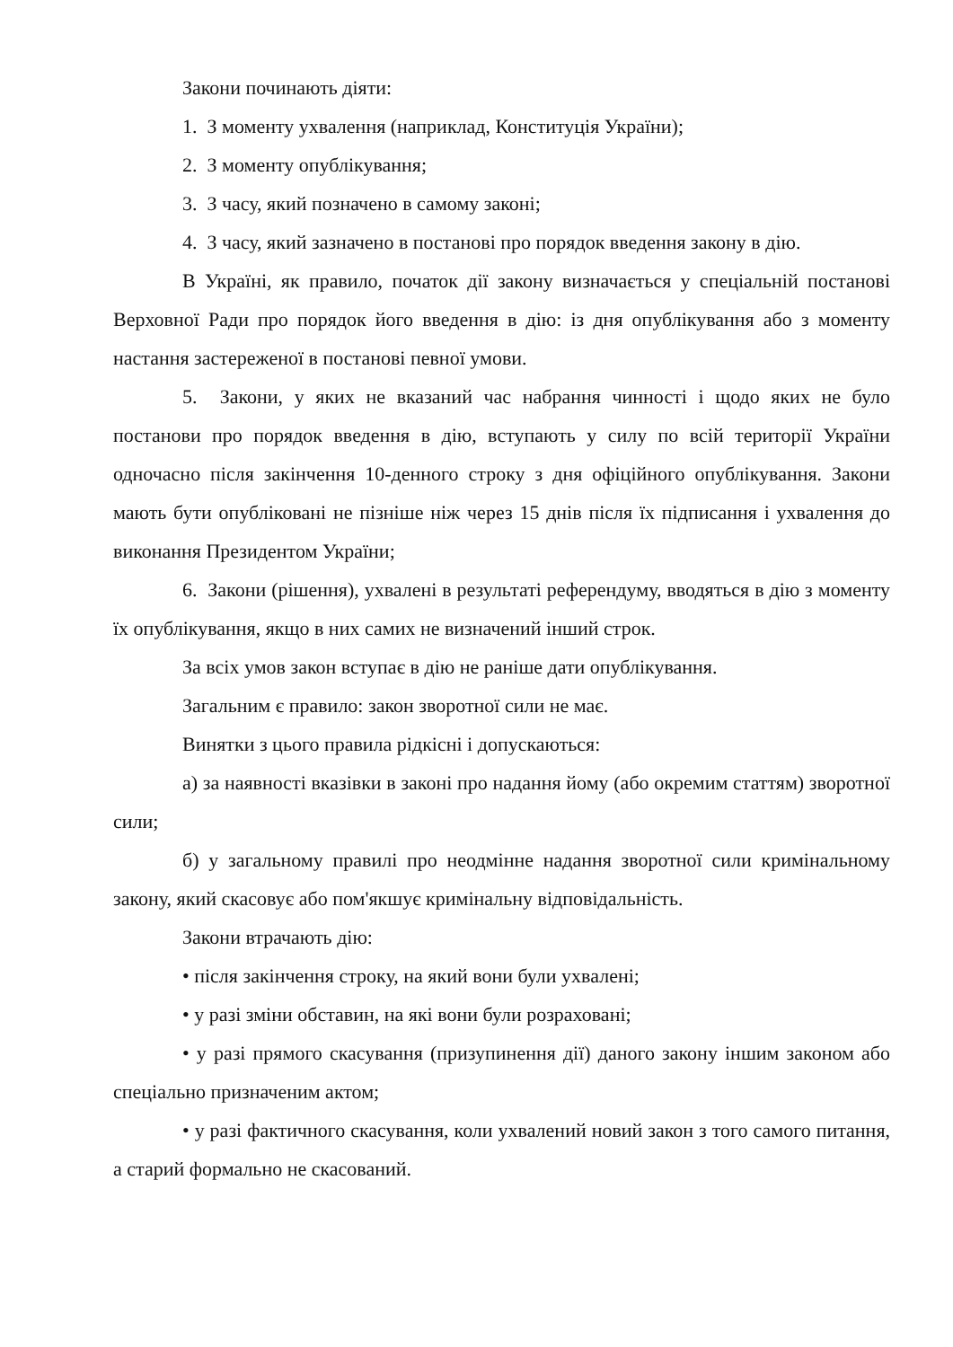Закони починають діяти:
1. З моменту ухвалення (наприклад, Конституція України);
2. З моменту опублікування;
3. З часу, який позначено в самому законі;
4. З часу, який зазначено в постанові про порядок введення закону в дію.
В Україні, як правило, початок дії закону визначається у спеціальній постанові Верховної Ради про порядок його введення в дію: із дня опублікування або з моменту настання застереженої в постанові певної умови.
5. Закони, у яких не вказаний час набрання чинності і щодо яких не було постанови про порядок введення в дію, вступають у силу по всій території України одночасно після закінчення 10-денного строку з дня офіційного опублікування. Закони мають бути опубліковані не пізніше ніж через 15 днів після їх підписання і ухвалення до виконання Президентом України;
6. Закони (рішення), ухвалені в результаті референдуму, вводяться в дію з моменту їх опублікування, якщо в них самих не визначений інший строк.
За всіх умов закон вступає в дію не раніше дати опублікування.
Загальним є правило: закон зворотної сили не має.
Винятки з цього правила рідкісні і допускаються:
а) за наявності вказівки в законі про надання йому (або окремим статтям) зворотної сили;
б) у загальному правилі про неодмінне надання зворотної сили кримінальному закону, який скасовує або пом'якшує кримінальну відповідальність.
Закони втрачають дію:
• після закінчення строку, на який вони були ухвалені;
• у разі зміни обставин, на які вони були розраховані;
• у разі прямого скасування (призупинення дії) даного закону іншим законом або спеціально призначеним актом;
• у разі фактичного скасування, коли ухвалений новий закон з того самого питання, а старий формально не скасований.